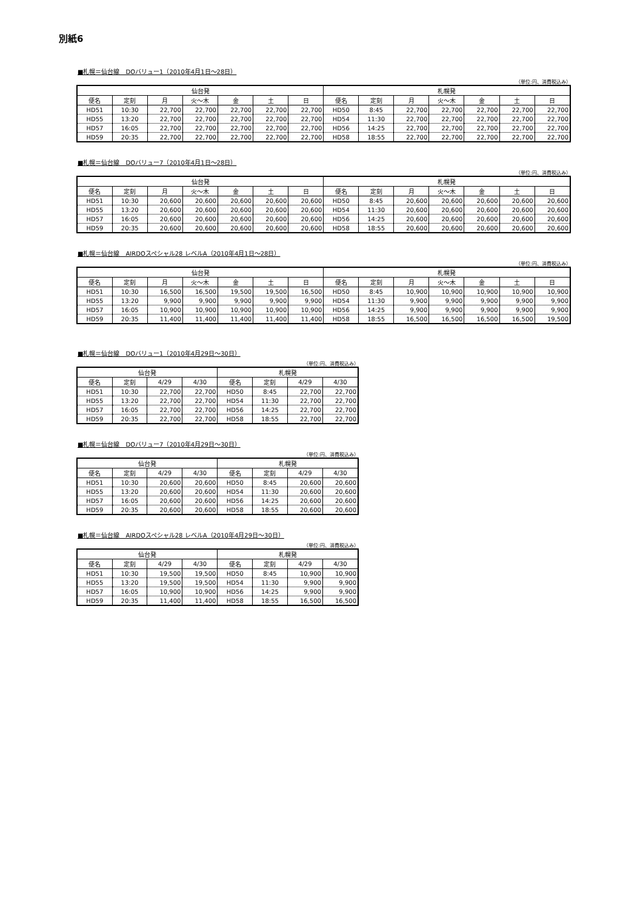別紙6
■札幌＝仙台線　DOバリュー1（2010年4月1日～28日）
（単位:円、消費税込み）
| 仙台発 | | | | | | | 札幌発 | | | | | | |
| --- | --- | --- | --- | --- | --- | --- | --- | --- | --- | --- | --- | --- | --- |
| 便名 | 定刻 | 月 | 火～木 | 金 | 土 | 日 | 便名 | 定刻 | 月 | 火～木 | 金 | 土 | 日 |
| HD51 | 10:30 | 22,700 | 22,700 | 22,700 | 22,700 | 22,700 | HD50 | 8:45 | 22,700 | 22,700 | 22,700 | 22,700 | 22,700 |
| HD55 | 13:20 | 22,700 | 22,700 | 22,700 | 22,700 | 22,700 | HD54 | 11:30 | 22,700 | 22,700 | 22,700 | 22,700 | 22,700 |
| HD57 | 16:05 | 22,700 | 22,700 | 22,700 | 22,700 | 22,700 | HD56 | 14:25 | 22,700 | 22,700 | 22,700 | 22,700 | 22,700 |
| HD59 | 20:35 | 22,700 | 22,700 | 22,700 | 22,700 | 22,700 | HD58 | 18:55 | 22,700 | 22,700 | 22,700 | 22,700 | 22,700 |
■札幌＝仙台線　DOバリュー7（2010年4月1日～28日）
（単位:円、消費税込み）
| 仙台発 | | | | | | | 札幌発 | | | | | | |
| --- | --- | --- | --- | --- | --- | --- | --- | --- | --- | --- | --- | --- | --- |
| 便名 | 定刻 | 月 | 火～木 | 金 | 土 | 日 | 便名 | 定刻 | 月 | 火～木 | 金 | 土 | 日 |
| HD51 | 10:30 | 20,600 | 20,600 | 20,600 | 20,600 | 20,600 | HD50 | 8:45 | 20,600 | 20,600 | 20,600 | 20,600 | 20,600 |
| HD55 | 13:20 | 20,600 | 20,600 | 20,600 | 20,600 | 20,600 | HD54 | 11:30 | 20,600 | 20,600 | 20,600 | 20,600 | 20,600 |
| HD57 | 16:05 | 20,600 | 20,600 | 20,600 | 20,600 | 20,600 | HD56 | 14:25 | 20,600 | 20,600 | 20,600 | 20,600 | 20,600 |
| HD59 | 20:35 | 20,600 | 20,600 | 20,600 | 20,600 | 20,600 | HD58 | 18:55 | 20,600 | 20,600 | 20,600 | 20,600 | 20,600 |
■札幌＝仙台線　AIRDOスペシャル28 レベルA（2010年4月1日～28日）
（単位:円、消費税込み）
| 仙台発 | | | | | | | 札幌発 | | | | | | |
| --- | --- | --- | --- | --- | --- | --- | --- | --- | --- | --- | --- | --- | --- |
| 便名 | 定刻 | 月 | 火～木 | 金 | 土 | 日 | 便名 | 定刻 | 月 | 火～木 | 金 | 土 | 日 |
| HD51 | 10:30 | 16,500 | 16,500 | 19,500 | 19,500 | 16,500 | HD50 | 8:45 | 10,900 | 10,900 | 10,900 | 10,900 | 10,900 |
| HD55 | 13:20 | 9,900 | 9,900 | 9,900 | 9,900 | 9,900 | HD54 | 11:30 | 9,900 | 9,900 | 9,900 | 9,900 | 9,900 |
| HD57 | 16:05 | 10,900 | 10,900 | 10,900 | 10,900 | 10,900 | HD56 | 14:25 | 9,900 | 9,900 | 9,900 | 9,900 | 9,900 |
| HD59 | 20:35 | 11,400 | 11,400 | 11,400 | 11,400 | 11,400 | HD58 | 18:55 | 16,500 | 16,500 | 16,500 | 16,500 | 19,500 |
■札幌＝仙台線　DOバリュー1（2010年4月29日～30日）
（単位:円、消費税込み）
| 仙台発 | | | | 札幌発 | | | |
| --- | --- | --- | --- | --- | --- | --- | --- |
| 便名 | 定刻 | 4/29 | 4/30 | 便名 | 定刻 | 4/29 | 4/30 |
| HD51 | 10:30 | 22,700 | 22,700 | HD50 | 8:45 | 22,700 | 22,700 |
| HD55 | 13:20 | 22,700 | 22,700 | HD54 | 11:30 | 22,700 | 22,700 |
| HD57 | 16:05 | 22,700 | 22,700 | HD56 | 14:25 | 22,700 | 22,700 |
| HD59 | 20:35 | 22,700 | 22,700 | HD58 | 18:55 | 22,700 | 22,700 |
■札幌＝仙台線　DOバリュー7（2010年4月29日～30日）
（単位:円、消費税込み）
| 仙台発 | | | | 札幌発 | | | |
| --- | --- | --- | --- | --- | --- | --- | --- |
| 便名 | 定刻 | 4/29 | 4/30 | 便名 | 定刻 | 4/29 | 4/30 |
| HD51 | 10:30 | 20,600 | 20,600 | HD50 | 8:45 | 20,600 | 20,600 |
| HD55 | 13:20 | 20,600 | 20,600 | HD54 | 11:30 | 20,600 | 20,600 |
| HD57 | 16:05 | 20,600 | 20,600 | HD56 | 14:25 | 20,600 | 20,600 |
| HD59 | 20:35 | 20,600 | 20,600 | HD58 | 18:55 | 20,600 | 20,600 |
■札幌＝仙台線　AIRDOスペシャル28 レベルA（2010年4月29日～30日）
（単位:円、消費税込み）
| 仙台発 | | | | 札幌発 | | | |
| --- | --- | --- | --- | --- | --- | --- | --- |
| 便名 | 定刻 | 4/29 | 4/30 | 便名 | 定刻 | 4/29 | 4/30 |
| HD51 | 10:30 | 19,500 | 19,500 | HD50 | 8:45 | 10,900 | 10,900 |
| HD55 | 13:20 | 19,500 | 19,500 | HD54 | 11:30 | 9,900 | 9,900 |
| HD57 | 16:05 | 10,900 | 10,900 | HD56 | 14:25 | 9,900 | 9,900 |
| HD59 | 20:35 | 11,400 | 11,400 | HD58 | 18:55 | 16,500 | 16,500 |